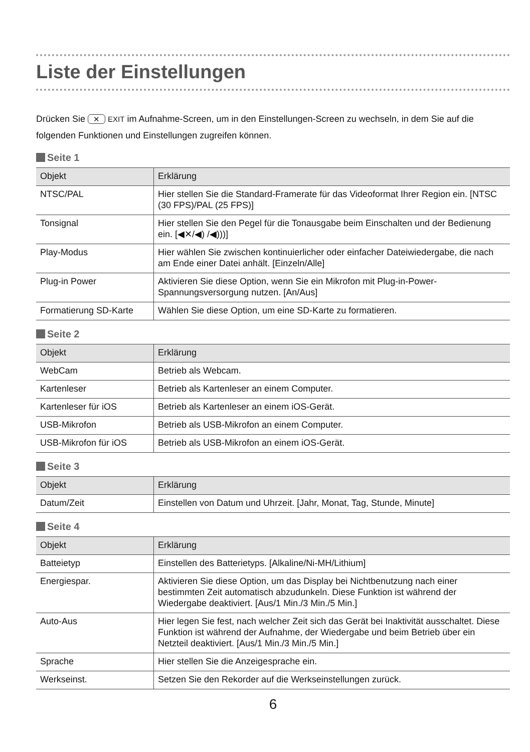Liste der Einstellungen
Drücken Sie ✕ EXIT im Aufnahme-Screen, um in den Einstellungen-Screen zu wechseln, in dem Sie auf die folgenden Funktionen und Einstellungen zugreifen können.
Seite 1
| Objekt | Erklärung |
| --- | --- |
| NTSC/PAL | Hier stellen Sie die Standard-Framerate für das Videoformat Ihrer Region ein. [NTSC (30 FPS)/PAL (25 FPS)] |
| Tonsignal | Hier stellen Sie den Pegel für die Tonausgabe beim Einschalten und der Bedienung ein. [◀✕/◀) /◀)))] |
| Play-Modus | Hier wählen Sie zwischen kontinuierlicher oder einfacher Dateiwiedergabe, die nach am Ende einer Datei anhält. [Einzeln/Alle] |
| Plug-in Power | Aktivieren Sie diese Option, wenn Sie ein Mikrofon mit Plug-in-Power-Spannungsversorgung nutzen. [An/Aus] |
| Formatierung SD-Karte | Wählen Sie diese Option, um eine SD-Karte zu formatieren. |
Seite 2
| Objekt | Erklärung |
| --- | --- |
| WebCam | Betrieb als Webcam. |
| Kartenleser | Betrieb als Kartenleser an einem Computer. |
| Kartenleser für iOS | Betrieb als Kartenleser an einem iOS-Gerät. |
| USB-Mikrofon | Betrieb als USB-Mikrofon an einem Computer. |
| USB-Mikrofon für iOS | Betrieb als USB-Mikrofon an einem iOS-Gerät. |
Seite 3
| Objekt | Erklärung |
| --- | --- |
| Datum/Zeit | Einstellen von Datum und Uhrzeit. [Jahr, Monat, Tag, Stunde, Minute] |
Seite 4
| Objekt | Erklärung |
| --- | --- |
| Batteietyp | Einstellen des Batterietyps. [Alkaline/Ni-MH/Lithium] |
| Energiespar. | Aktivieren Sie diese Option, um das Display bei Nichtbenutzung nach einer bestimmten Zeit automatisch abzudunkeln. Diese Funktion ist während der Wiedergabe deaktiviert. [Aus/1 Min./3 Min./5 Min.] |
| Auto-Aus | Hier legen Sie fest, nach welcher Zeit sich das Gerät bei Inaktivität ausschaltet. Diese Funktion ist während der Aufnahme, der Wiedergabe und beim Betrieb über ein Netzteil deaktiviert. [Aus/1 Min./3 Min./5 Min.] |
| Sprache | Hier stellen Sie die Anzeigesprache ein. |
| Werkseinst. | Setzen Sie den Rekorder auf die Werkseinstellungen zurück. |
6